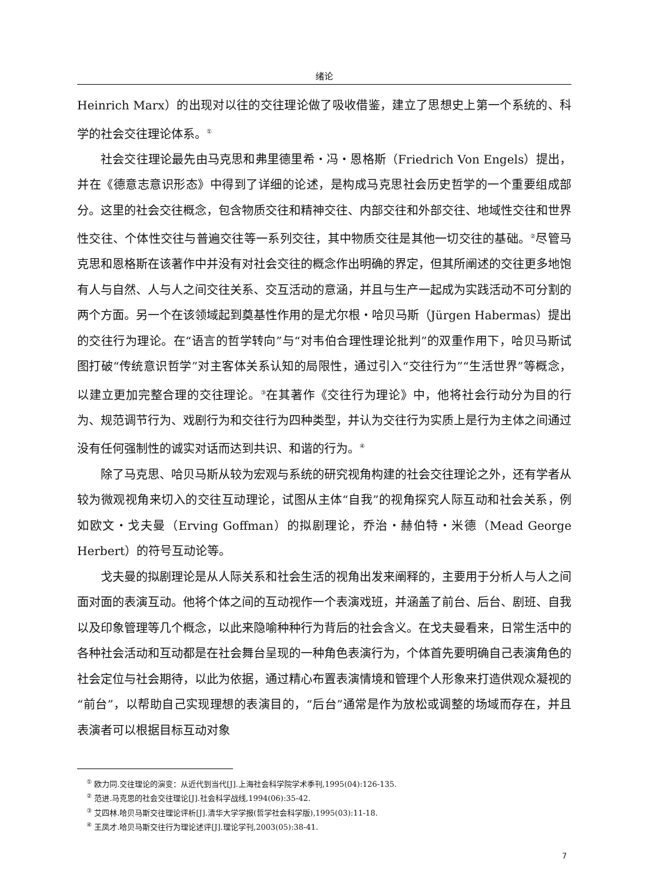绪论
Heinrich Marx）的出现对以往的交往理论做了吸收借鉴，建立了思想史上第一个系统的、科学的社会交往理论体系。<sup>①</sup>
社会交往理论最先由马克思和弗里德里希・冯・恩格斯（Friedrich Von Engels）提出，并在《德意志意识形态》中得到了详细的论述，是构成马克思社会历史哲学的一个重要组成部分。这里的社会交往概念，包含物质交往和精神交往、内部交往和外部交往、地域性交往和世界性交往、个体性交往与普遍交往等一系列交往，其中物质交往是其他一切交往的基础。<sup>②</sup>尽管马克思和恩格斯在该著作中并没有对社会交往的概念作出明确的界定，但其所阐述的交往更多地饱有人与自然、人与人之间交往关系、交互活动的意涵，并且与生产一起成为实践活动不可分割的两个方面。另一个在该领域起到奠基性作用的是尤尔根・哈贝马斯（Jürgen Habermas）提出的交往行为理论。在“语言的哲学转向”与“对韦伯合理性理论批判”的双重作用下，哈贝马斯试图打破“传统意识哲学”对主客体关系认知的局限性，通过引入“交往行为”“生活世界”等概念，以建立更加完整合理的交往理论。<sup>③</sup>在其著作《交往行为理论》中，他将社会行动分为目的行为、规范调节行为、戏剧行为和交往行为四种类型，并认为交往行为实质上是行为主体之间通过没有任何强制性的诚实对话而达到共识、和谐的行为。<sup>④</sup>
除了马克思、哈贝马斯从较为宏观与系统的研究视角构建的社会交往理论之外，还有学者从较为微观视角来切入的交往互动理论，试图从主体“自我”的视角探究人际互动和社会关系，例如欧文・戈夫曼（Erving Goffman）的拟剧理论，乔治・赫伯特・米德（Mead George Herbert）的符号互动论等。
戈夫曼的拟剧理论是从人际关系和社会生活的视角出发来阐释的，主要用于分析人与人之间面对面的表演互动。他将个体之间的互动视作一个表演戏班，并涵盖了前台、后台、剧班、自我以及印象管理等几个概念，以此来隐喻种种行为背后的社会含义。在戈夫曼看来，日常生活中的各种社会活动和互动都是在社会舞台呈现的一种角色表演行为，个体首先要明确自己表演角色的社会定位与社会期待，以此为依据，通过精心布置表演情境和管理个人形象来打造供观众凝视的“前台”，以帮助自己实现理想的表演目的，“后台”通常是作为放松或调整的场域而存在，并且表演者可以根据目标互动对象
<sup>①</sup> 欧力同.交往理论的演变：从近代到当代[J].上海社会科学院学术季刊,1995(04):126-135.
<sup>②</sup> 范进.马克思的社会交往理论[J].社会科学战线,1994(06):35-42.
<sup>③</sup> 艾四林.哈贝马斯交往理论评析[J].清华大学学报(哲学社会科学版),1995(03):11-18.
<sup>④</sup> 王凤才.哈贝马斯交往行为理论述评[J].理论学刊,2003(05):38-41.
7